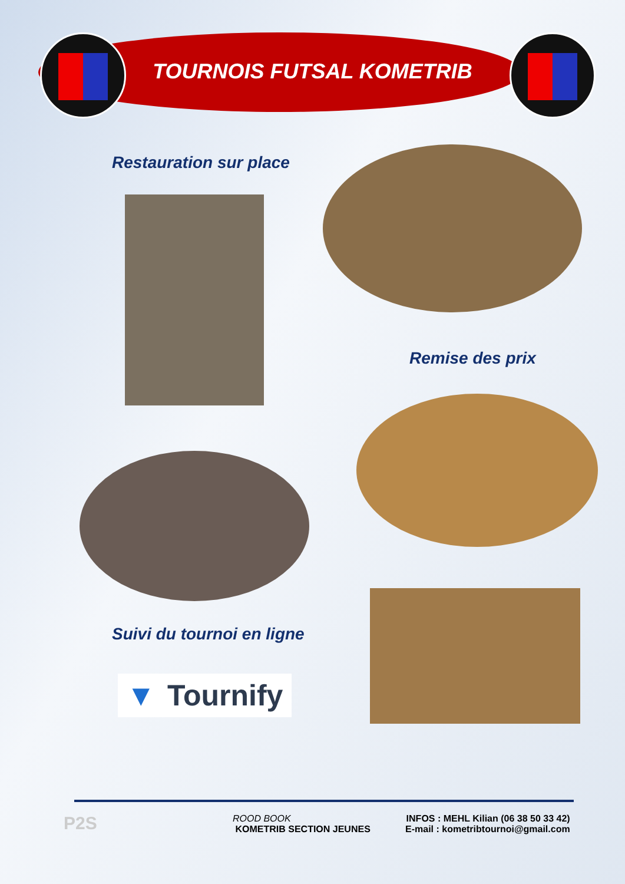TOURNOIS FUTSAL KOMETRIB
Restauration sur place
Remise des prix
Suivi du tournoi en ligne
▼ Tournify
P2S
ROOD BOOK
KOMETRIB SECTION JEUNES
INFOS : MEHL Kilian (06 38 50 33 42)
E-mail : kometribtournoi@gmail.com